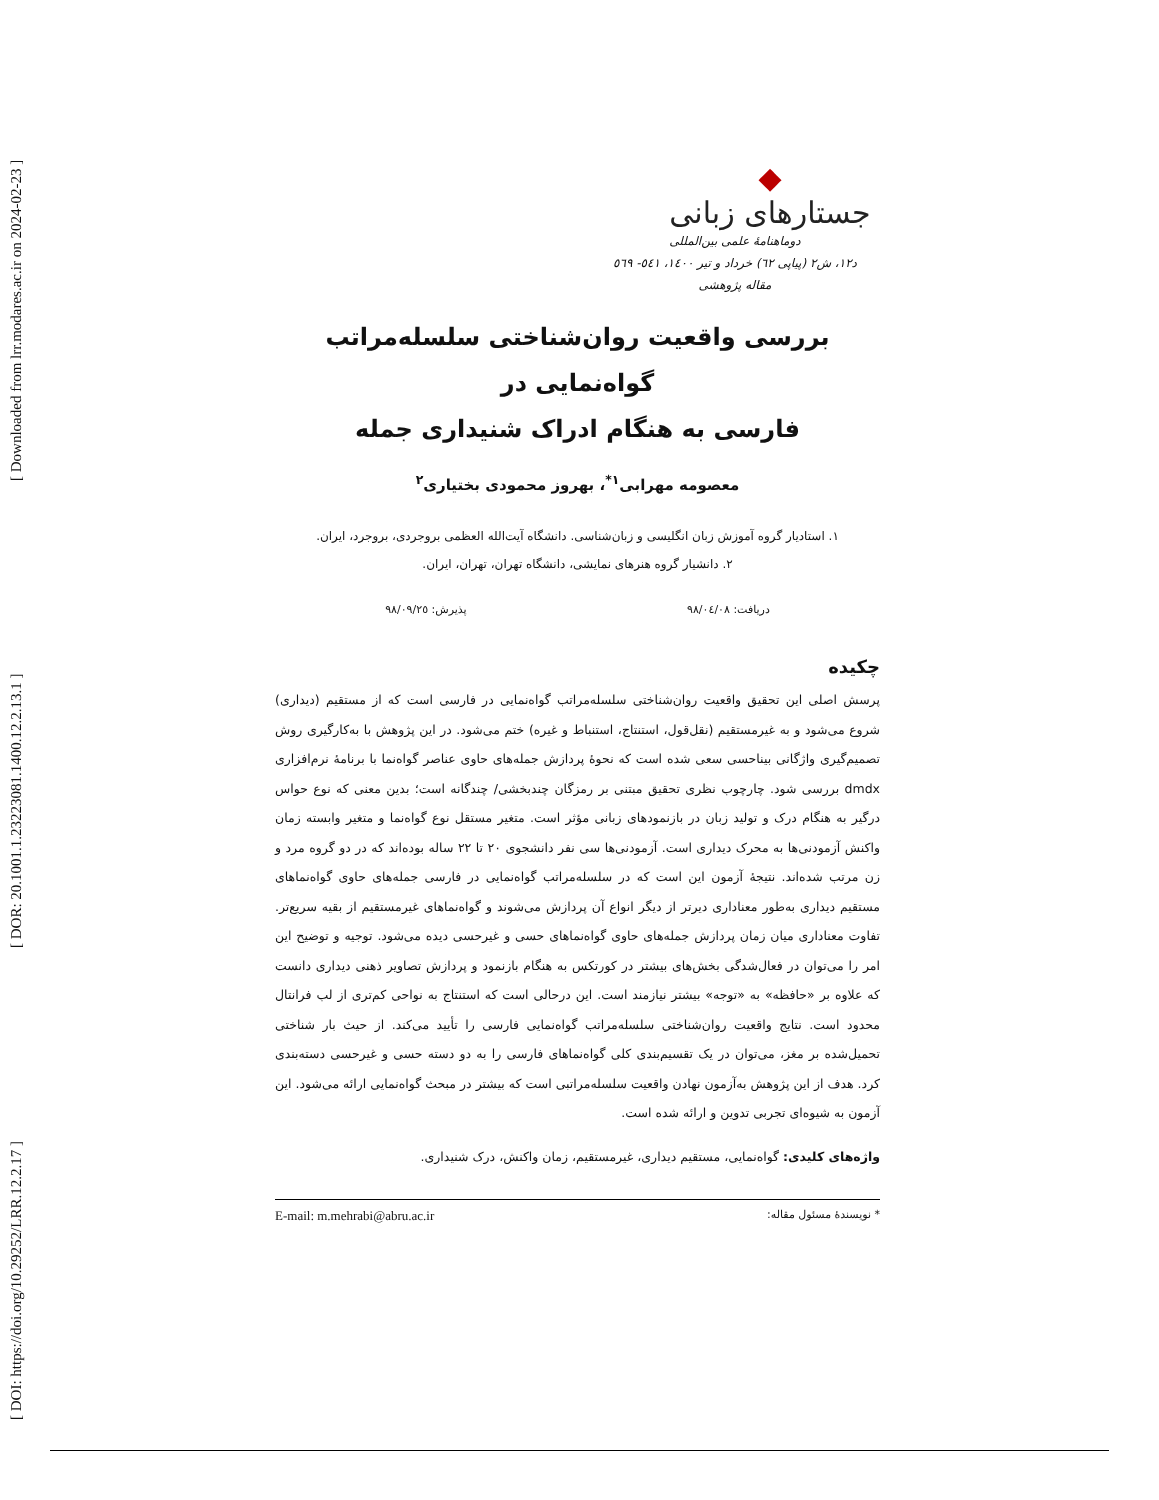[ DOI: https://doi.org/10.29252/LRR.12.2.17 ] [ DOR: 20.1001.1.23223081.1400.12.2.13.1 ] [ Downloaded from lrr.modares.ac.ir on 2024-02-23 ]
◆
جستارهای زبانی
دوماهنامهٔ علمی بین‌المللی
د۱۲، ش۲ (پیاپی ٦۲) خرداد و تیر ۱٤۰۰، ٥٤۱- ٥٦۹
مقاله پژوهشی
بررسی واقعیت روان‌شناختی سلسله‌مراتب گواه‌نمایی در
فارسی به هنگام ادراک شنیداری جمله
معصومه مهرابی<sup>۱*</sup>، بهروز محمودی بختیاری<sup>۲</sup>
۱. استادیار گروه آموزش زبان انگلیسی و زبان‌شناسی. دانشگاه آیت‌الله العظمی بروجردی، بروجرد، ایران.
۲. دانشیار گروه هنرهای نمایشی، دانشگاه تهران، تهران، ایران.
دریافت: ۹۸/۰٤/۰۸ پذیرش: ۹۸/۰۹/۲٥
چکیده
پرسش اصلی این تحقیق واقعیت روان‌شناختی سلسله‌مراتب گواه‌نمایی در فارسی است که از مستقیم (دیداری) شروع می‌شود و به غیرمستقیم (نقل‌قول، استنتاج، استنباط و غیره) ختم می‌شود. در این پژوهش با به‌کارگیری روش تصمیم‌گیری واژگانی بیناحسی سعی شده است که نحوهٔ پردازش جمله‌های حاوی عناصر گواه‌نما با برنامهٔ نرم‌افزاری dmdx بررسی شود. چارچوب نظری تحقیق مبتنی بر رمزگان چندبخشی/ چندگانه است؛ بدین معنی که نوع حواس درگیر به هنگام درک و تولید زبان در بازنمودهای زبانی مؤثر است. متغیر مستقل نوع گواه‌نما و متغیر وابسته زمان واکنش آزمودنی‌ها به محرک دیداری است. آزمودنی‌ها سی نفر دانشجوی ۲۰ تا ۲۲ ساله بوده‌اند که در دو گروه مرد و زن مرتب شده‌اند. نتیجهٔ آزمون این است که در سلسله‌مراتب گواه‌نمایی در فارسی جمله‌های حاوی گواه‌نماهای مستقیم دیداری به‌طور معناداری دیرتر از دیگر انواع آن پردازش می‌شوند و گواه‌نماهای غیرمستقیم از بقیه سریع‌تر. تفاوت معناداری میان زمان پردازش جمله‌های حاوی گواه‌نماهای حسی و غیرحسی دیده می‌شود. توجیه و توضیح این امر را می‌توان در فعال‌شدگی بخش‌های بیشتر در کورتکس به هنگام بازنمود و پردازش تصاویر ذهنی دیداری دانست که علاوه بر «حافظه» به «توجه» بیشتر نیازمند است. این درحالی است که استنتاج به نواحی کم‌تری از لب فرانتال محدود است. نتایج واقعیت روان‌شناختی سلسله‌مراتب گواه‌نمایی فارسی را تأیید می‌کند. از حیث بار شناختی تحمیل‌شده بر مغز، می‌توان در یک تقسیم‌بندی کلی گواه‌نماهای فارسی را به دو دسته حسی و غیرحسی دسته‌بندی کرد. هدف از این پژوهش به‌آزمون نهادن واقعیت سلسله‌مراتبی است که بیشتر در مبحث گواه‌نمایی ارائه می‌شود. این آزمون به شیوه‌ای تجربی تدوین و ارائه شده است.
واژه‌های کلیدی: گواه‌نمایی، مستقیم دیداری، غیرمستقیم، زمان واکنش، درک شنیداری.
* نویسندهٔ مسئول مقاله: E-mail: m.mehrabi@abru.ac.ir